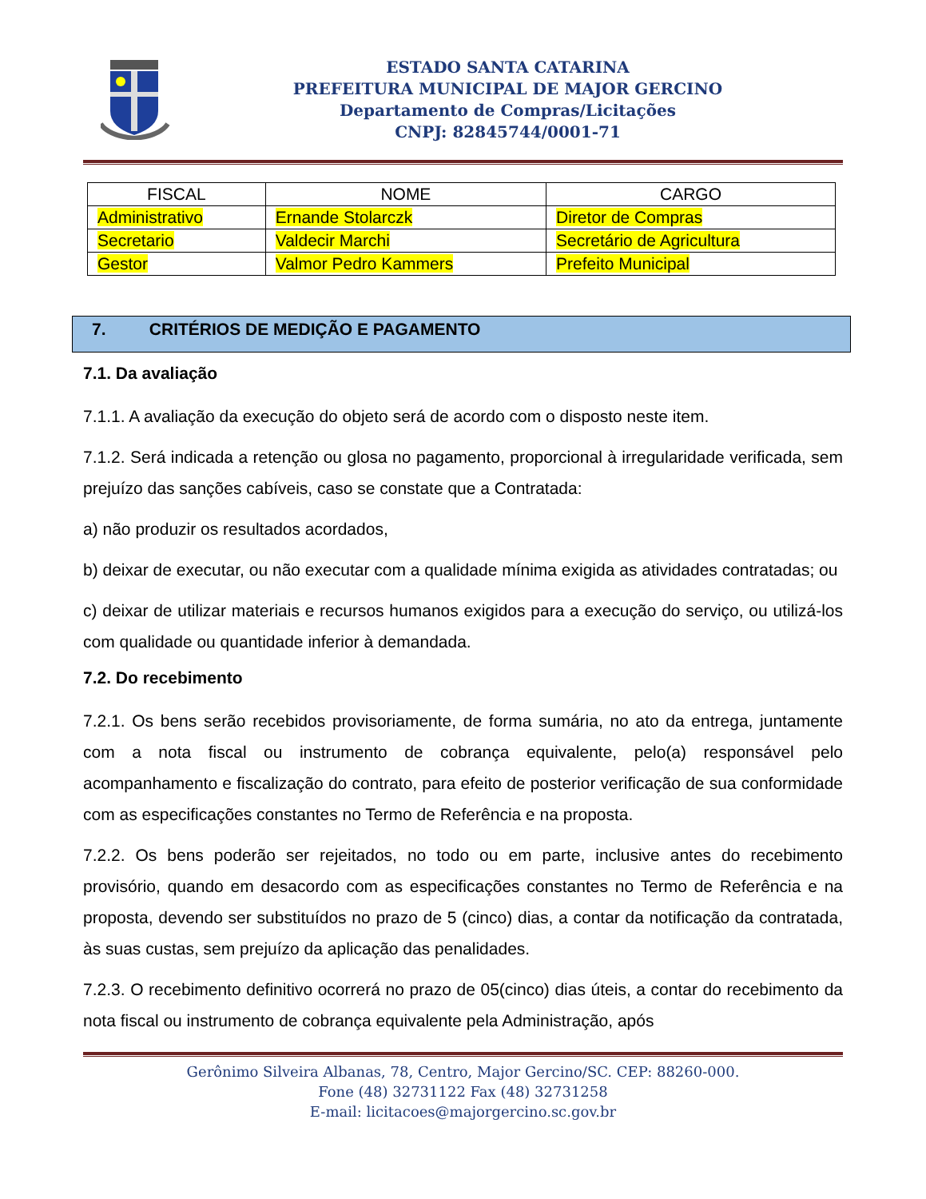ESTADO SANTA CATARINA
PREFEITURA MUNICIPAL DE MAJOR GERCINO
Departamento de Compras/Licitações
CNPJ: 82845744/0001-71
| FISCAL | NOME | CARGO |
| --- | --- | --- |
| Administrativo | Ernande Stolarczk | Diretor de Compras |
| Secretario | Valdecir Marchi | Secretário de Agricultura |
| Gestor | Valmor Pedro Kammers | Prefeito Municipal |
7. CRITÉRIOS DE MEDIÇÃO E PAGAMENTO
7.1. Da avaliação
7.1.1. A avaliação da execução do objeto será de acordo com o disposto neste item.
7.1.2. Será indicada a retenção ou glosa no pagamento, proporcional à irregularidade verificada, sem prejuízo das sanções cabíveis, caso se constate que a Contratada:
a) não produzir os resultados acordados,
b) deixar de executar, ou não executar com a qualidade mínima exigida as atividades contratadas; ou
c) deixar de utilizar materiais e recursos humanos exigidos para a execução do serviço, ou utilizá-los com qualidade ou quantidade inferior à demandada.
7.2. Do recebimento
7.2.1. Os bens serão recebidos provisoriamente, de forma sumária, no ato da entrega, juntamente com a nota fiscal ou instrumento de cobrança equivalente, pelo(a) responsável pelo acompanhamento e fiscalização do contrato, para efeito de posterior verificação de sua conformidade com as especificações constantes no Termo de Referência e na proposta.
7.2.2. Os bens poderão ser rejeitados, no todo ou em parte, inclusive antes do recebimento provisório, quando em desacordo com as especificações constantes no Termo de Referência e na proposta, devendo ser substituídos no prazo de 5 (cinco) dias, a contar da notificação da contratada, às suas custas, sem prejuízo da aplicação das penalidades.
7.2.3. O recebimento definitivo ocorrerá no prazo de 05(cinco) dias úteis, a contar do recebimento da nota fiscal ou instrumento de cobrança equivalente pela Administração, após
Gerônimo Silveira Albanas, 78, Centro, Major Gercino/SC. CEP: 88260-000.
Fone (48) 32731122 Fax (48) 32731258
E-mail: licitacoes@majorgercino.sc.gov.br